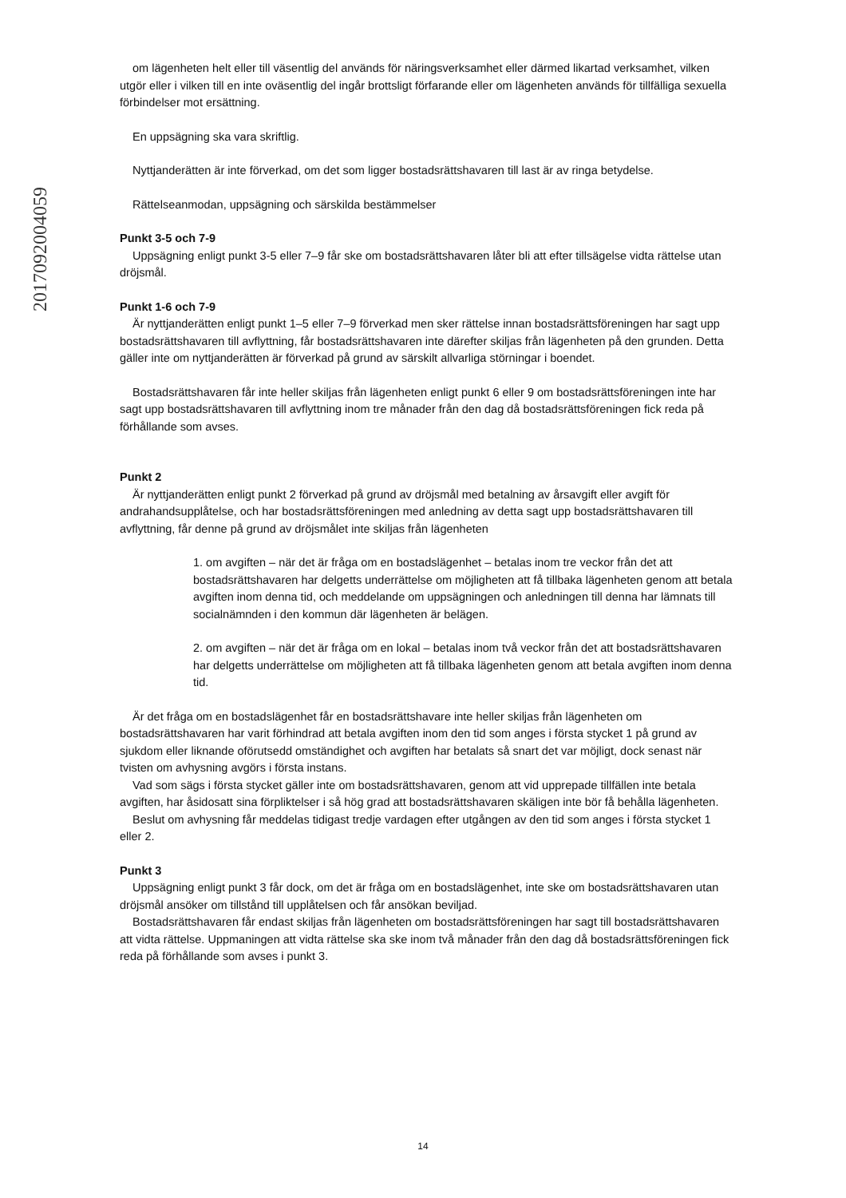201709200405​9
om lägenheten helt eller till väsentlig del används för näringsverksamhet eller därmed likartad verksamhet, vilken utgör eller i vilken till en inte oväsentlig del ingår brottsligt förfarande eller om lägenheten används för tillfälliga sexuella förbindelser mot ersättning.
En uppsägning ska vara skriftlig.
Nyttjanderätten är inte förverkad, om det som ligger bostadsrättshavaren till last är av ringa betydelse.
Rättelseanmodan, uppsägning och särskilda bestämmelser
Punkt 3-5 och 7-9
Uppsägning enligt punkt 3-5 eller 7–9 får ske om bostadsrättshavaren låter bli att efter tillsägelse vidta rättelse utan dröjsmål.
Punkt 1-6 och 7-9
Är nyttjanderätten enligt punkt 1–5 eller 7–9 förverkad men sker rättelse innan bostadsrättsföreningen har sagt upp bostadsrättshavaren till avflyttning, får bostadsrättshavaren inte därefter skiljas från lägenheten på den grunden. Detta gäller inte om nyttjanderätten är förverkad på grund av särskilt allvarliga störningar i boendet.
Bostadsrättshavaren får inte heller skiljas från lägenheten enligt punkt 6 eller 9 om bostadsrättsföreningen inte har sagt upp bostadsrättshavaren till avflyttning inom tre månader från den dag då bostadsrättsföreningen fick reda på förhållande som avses.
Punkt 2
Är nyttjanderätten enligt punkt 2 förverkad på grund av dröjsmål med betalning av årsavgift eller avgift för andrahandsupplåtelse, och har bostadsrättsföreningen med anledning av detta sagt upp bostadsrättshavaren till avflyttning, får denne på grund av dröjsmålet inte skiljas från lägenheten
1. om avgiften – när det är fråga om en bostadslägenhet – betalas inom tre veckor från det att bostadsrättshavaren har delgetts underrättelse om möjligheten att få tillbaka lägenheten genom att betala avgiften inom denna tid, och meddelande om uppsägningen och anledningen till denna har lämnats till socialnämnden i den kommun där lägenheten är belägen.
2. om avgiften – när det är fråga om en lokal – betalas inom två veckor från det att bostadsrättshavaren har delgetts underrättelse om möjligheten att få tillbaka lägenheten genom att betala avgiften inom denna tid.
Är det fråga om en bostadslägenhet får en bostadsrättshavare inte heller skiljas från lägenheten om bostadsrättshavaren har varit förhindrad att betala avgiften inom den tid som anges i första stycket 1 på grund av sjukdom eller liknande oförutsedd omständighet och avgiften har betalats så snart det var möjligt, dock senast när tvisten om avhysning avgörs i första instans.
Vad som sägs i första stycket gäller inte om bostadsrättshavaren, genom att vid upprepade tillfällen inte betala avgiften, har åsidosatt sina förpliktelser i så hög grad att bostadsrättshavaren skäligen inte bör få behålla lägenheten.
Beslut om avhysning får meddelas tidigast tredje vardagen efter utgången av den tid som anges i första stycket 1 eller 2.
Punkt 3
Uppsägning enligt punkt 3 får dock, om det är fråga om en bostadslägenhet, inte ske om bostadsrättshavaren utan dröjsmål ansöker om tillstånd till upplåtelsen och får ansökan beviljad.
Bostadsrättshavaren får endast skiljas från lägenheten om bostadsrättsföreningen har sagt till bostadsrättshavaren att vidta rättelse. Uppmaningen att vidta rättelse ska ske inom två månader från den dag då bostadsrättsföreningen fick reda på förhållande som avses i punkt 3.
14